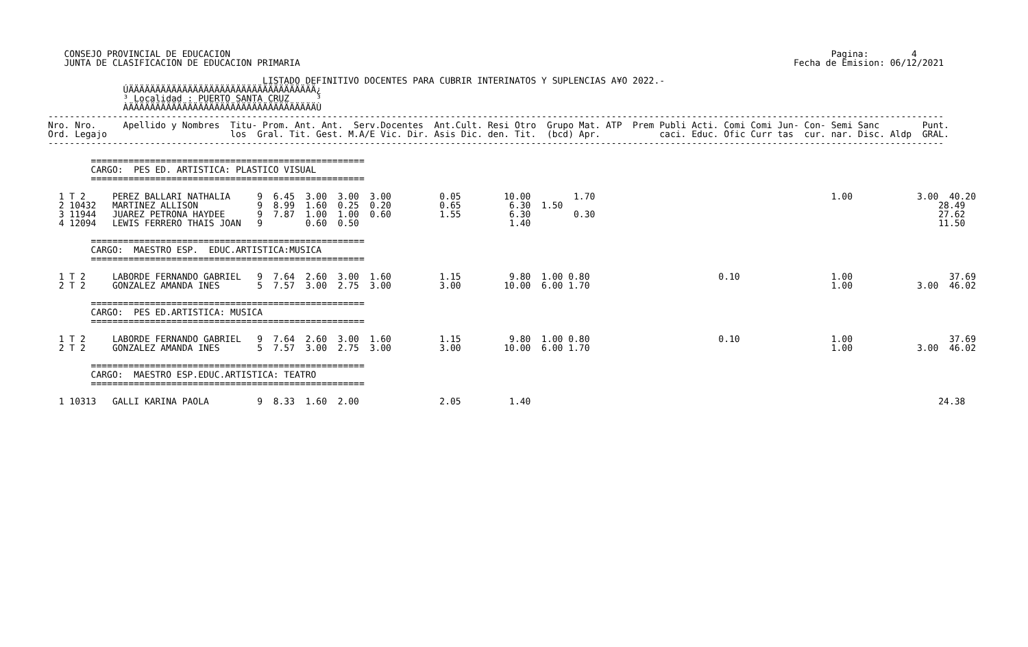CONSEJO PROVINCIAL DE EDUCACION                                                                                                                Pagina:        4
   JUNTA DE CLASIFICACION DE EDUCACION PRIMARIA                                                                                            Fecha de Emision: 06/12/2021

                                        LISTADO DEFINITIVO DOCENTES PARA CUBRIR INTERINATOS Y SUPLENCIAS A¥O 2022.-
              ÚÄÄÄÄÄÄÄÄÄÄÄÄÄÄÄÄÄÄÄÄÄÄÄÄÄÄÄÄÄÄÄÄÄÄÄ¿
              ³ Localidad : PUERTO SANTA CRUZ     ³
              ÀÄÄÄÄÄÄÄÄÄÄÄÄÄÄÄÄÄÄÄÄÄÄÄÄÄÄÄÄÄÄÄÄÄÄÄÙ
-----------------------------------------------------------------------------------------------------------------------------------------------------------------------
Nro. Nro.     Apellido y Nombres  Titu- Prom. Ant. Ant.  Serv.Docentes  Ant.Cult. Resi Otro  Grupo Mat. ATP  Prem Publi Acti. Comi Comi Jun- Con- Semi Sanc        Punt.
Ord. Legajo                       los  Gral. Tit. Gest. M.A/E Vic. Dir. Asis Dic. den. Tit.  (bcd) Apr.           caci. Educ. Ofic Curr tas  cur. nar. Disc. Aldp  GRAL.
-----------------------------------------------------------------------------------------------------------------------------------------------------------------------

        ===================================================
        CARGO:  PES ED. ARTISTICA: PLASTICO VISUAL
        ===================================================

  1 T 2     PEREZ BALLARI NATHALIA     9  6.45  3.00  3.00  3.00         0.05        10.00        1.70                                            1.00            3.00  40.20
  2 10432   MARTINEZ ALLISON           9  8.99  1.60  0.25  0.20         0.65         6.30  1.50                                                                      28.49
  3 11944   JUAREZ PETRONA HAYDEE      9  7.87  1.00  1.00  0.60         1.55         6.30        0.30                                                                27.62
  4 12094   LEWIS FERRERO THAIS JOAN   9        0.60  0.50                            1.40                                                                            11.50

        ===================================================
        CARGO:  MAESTRO ESP.  EDUC.ARTISTICA:MUSICA
        ===================================================

  1 T 2     LABORDE FERNANDO GABRIEL   9  7.64  2.60  3.00  1.60         1.15         9.80  1.00 0.80                        0.10                 1.00                  37.69
  2 T 2     GONZALEZ AMANDA INES       5  7.57  3.00  2.75  3.00         3.00        10.00  6.00 1.70                                             1.00            3.00  46.02

        ===================================================
        CARGO:  PES ED.ARTISTICA: MUSICA
        ===================================================

  1 T 2     LABORDE FERNANDO GABRIEL   9  7.64  2.60  3.00  1.60         1.15         9.80  1.00 0.80                        0.10                 1.00                  37.69
  2 T 2     GONZALEZ AMANDA INES       5  7.57  3.00  2.75  3.00         3.00        10.00  6.00 1.70                                             1.00            3.00  46.02

        ===================================================
        CARGO:  MAESTRO ESP.EDUC.ARTISTICA: TEATRO
        ===================================================

  1 10313   GALLI KARINA PAOLA         9  8.33  1.60  2.00               2.05         1.40                                                                            24.38